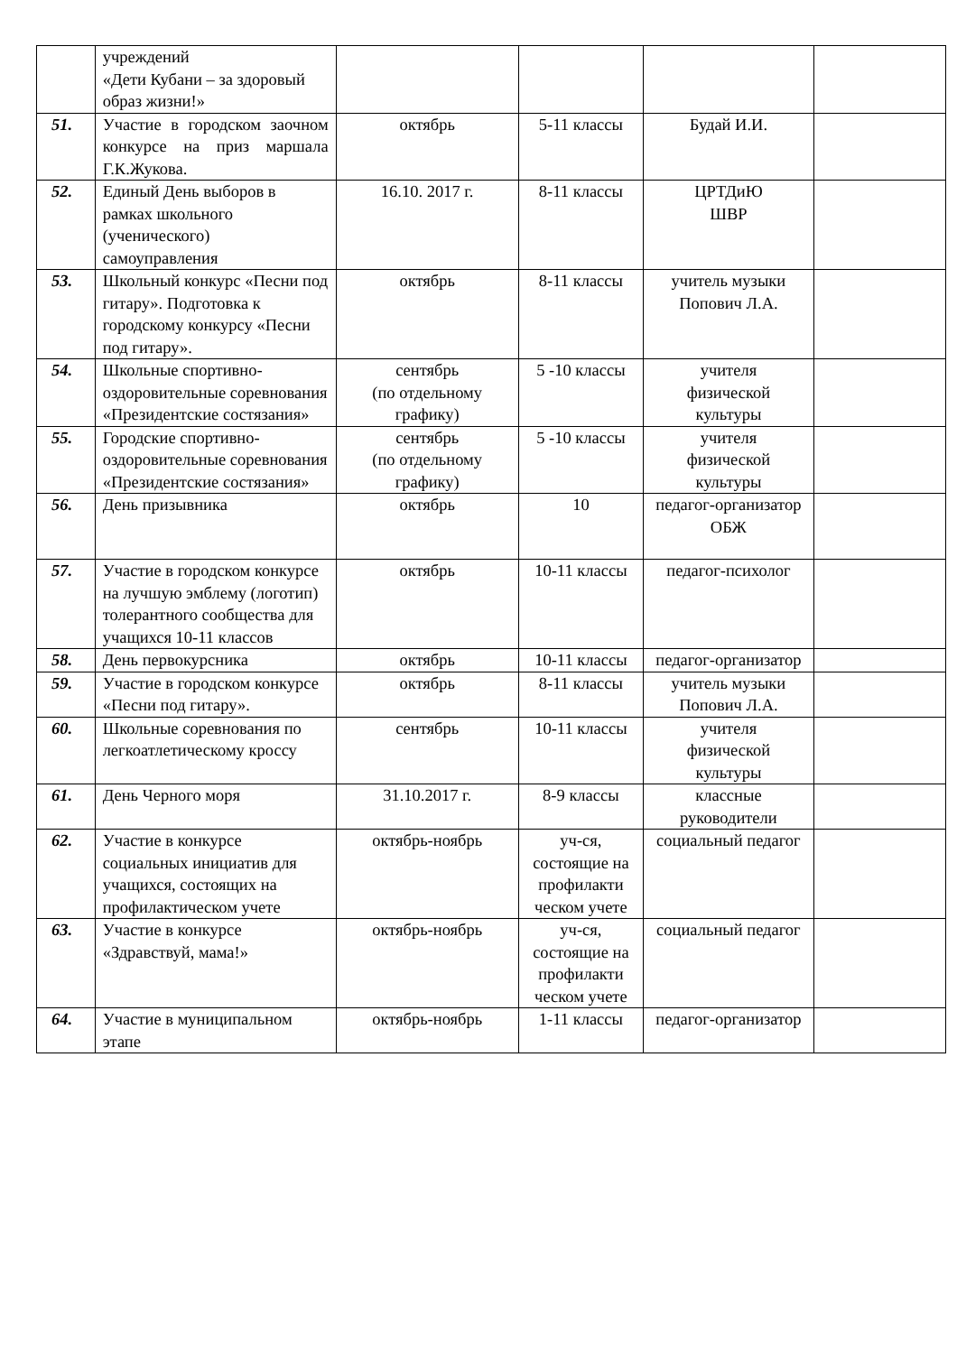| | учреждений «Дети Кубани – за здоровый образ жизни!» | | | | |
| 51. | Участие в городском заочном конкурсе на приз маршала Г.К.Жукова. | октябрь | 5-11 классы | Будай И.И. | |
| 52. | Единый День выборов в рамках школьного (ученического) самоуправления | 16.10. 2017 г. | 8-11 классы | ЦРТДиЮ ШВР | |
| 53. | Школьный конкурс «Песни под гитару». Подготовка к городскому конкурсу «Песни под гитару». | октябрь | 8-11 классы | учитель музыки Попович Л.А. | |
| 54. | Школьные спортивно-оздоровительные соревнования «Президентские состязания» | сентябрь (по отдельному графику) | 5 -10 классы | учителя физической культуры | |
| 55. | Городские спортивно-оздоровительные соревнования «Президентские состязания» | сентябрь (по отдельному графику) | 5 -10 классы | учителя физической культуры | |
| 56. | День призывника | октябрь | 10 | педагог-организатор ОБЖ | |
| 57. | Участие в городском конкурсе на лучшую эмблему (логотип) толерантного сообщества для учащихся 10-11 классов | октябрь | 10-11 классы | педагог-психолог | |
| 58. | День первокурсника | октябрь | 10-11 классы | педагог-организатор | |
| 59. | Участие в городском конкурсе «Песни под гитару». | октябрь | 8-11 классы | учитель музыки Попович Л.А. | |
| 60. | Школьные соревнования по легкоатлетическому кроссу | сентябрь | 10-11 классы | учителя физической культуры | |
| 61. | День Черного моря | 31.10.2017 г. | 8-9 классы | классные руководители | |
| 62. | Участие в конкурсе социальных инициатив для учащихся, состоящих на профилактическом учете | октябрь-ноябрь | уч-ся, состоящие на профилакти ческом учете | социальный педагог | |
| 63. | Участие в конкурсе «Здравствуй, мама!» | октябрь-ноябрь | уч-ся, состоящие на профилакти ческом учете | социальный педагог | |
| 64. | Участие в муниципальном этапе | октябрь-ноябрь | 1-11 классы | педагог-организатор | |